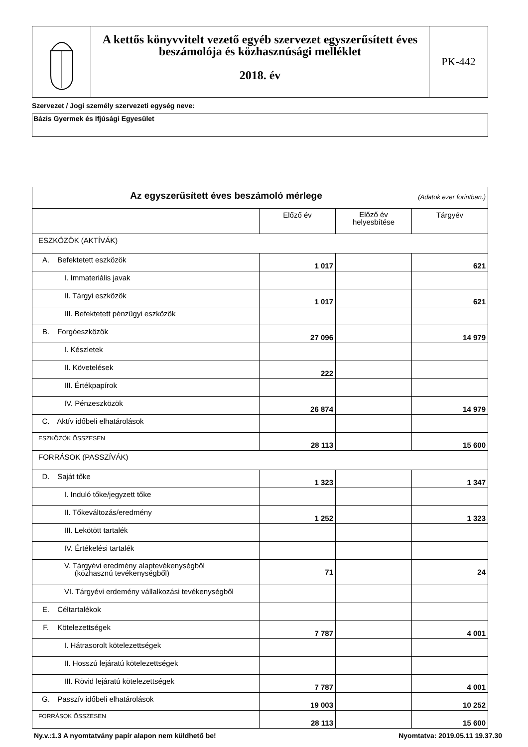| | A kettős könyvvitelt vezető egyéb szervezet egyszerűsített éves beszámolója és közhasznúsági melléklet 2018. év | PK-442 |
Szervezet / Jogi személy szervezeti egység neve:
Bázis Gyermek és Ifjúsági Egyesület
| Az egyszerűsített éves beszámoló mérlege (Adatok ezer forintban.) | | | |
| | Előző év | Előző év helyesbítése | Tárgyév |
| ESZKÖZÖK (AKTÍVÁK) | | | |
| A. Befektetett eszközök | 1 017 | | 621 |
| I. Immateriális javak | | | |
| II. Tárgyi eszközök | 1 017 | | 621 |
| III. Befektetett pénzügyi eszközök | | | |
| B. Forgóeszközök | 27 096 | | 14 979 |
| I. Készletek | | | |
| II. Követelések | 222 | | |
| III. Értékpapírok | | | |
| IV. Pénzeszközök | 26 874 | | 14 979 |
| C. Aktív időbeli elhatárolások | | | |
| ESZKÖZÖK ÖSSZESEN | 28 113 | | 15 600 |
| FORRÁSOK (PASSZÍVÁK) | | | |
| D. Saját tőke | 1 323 | | 1 347 |
| I. Induló tőke/jegyzett tőke | | | |
| II. Tőkeváltozás/eredmény | 1 252 | | 1 323 |
| III. Lekötött tartalék | | | |
| IV. Értékelési tartalék | | | |
| V. Tárgyévi eredmény alaptevékenységből (közhasznú tevékenységből) | 71 | | 24 |
| VI. Tárgyévi erdemény vállalkozási tevékenységből | | | |
| E. Céltartalékok | | | |
| F. Kötelezettségek | 7 787 | | 4 001 |
| I. Hátrasorolt kötelezettségek | | | |
| II. Hosszú lejáratú kötelezettségek | | | |
| III. Rövid lejáratú kötelezettségek | 7 787 | | 4 001 |
| G. Passzív időbeli elhatárolások | 19 003 | | 10 252 |
| FORRÁSOK ÖSSZESEN | 28 113 | | 15 600 |
Ny.v.:1.3 A nyomtatvány papír alapon nem küldhető be! Nyomtatva: 2019.05.11 19.37.30